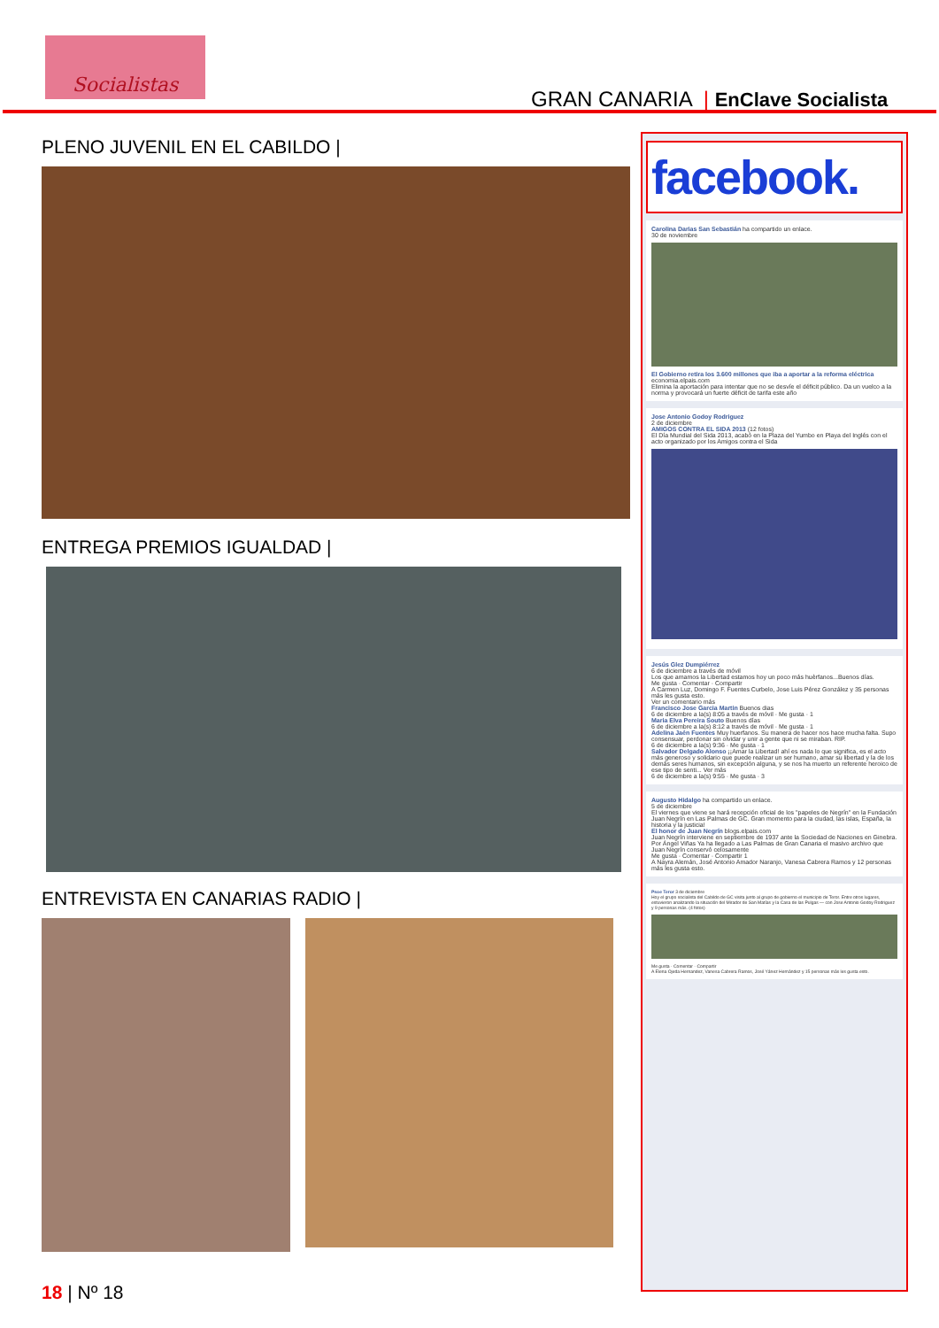Socialistas
GRAN CANARIA | EnClave Socialista
PLENO JUVENIL EN EL CABILDO |
ENTREGA PREMIOS IGUALDAD |
ENTREVISTA EN CANARIAS RADIO |
facebook.
Carolina Darias San Sebastián ha compartido un enlace.
30 de noviembre
El Gobierno retira los 3.600 millones que iba a aportar a la reforma eléctrica
economia.elpais.com
Elimina la aportación para intentar que no se desvíe el déficit público. Da un vuelco a la norma y provocará un fuerte déficit de tarifa este año
Jose Antonio Godoy Rodriguez
2 de diciembre
AMIGOS CONTRA EL SIDA 2013 (12 fotos)
El Día Mundial del Sida 2013, acabó en la Plaza del Yumbo en Playa del Inglés con el acto organizado por los Amigos contra el Sida
Jesús Glez Dumpiérrez
6 de diciembre a través de móvil
Los que amamos la Libertad estamos hoy un poco más huèrfanos...Buenos días.
Me gusta · Comentar · Compartir
A Carmen Luz, Domingo F. Fuentes Curbelo, Jose Luis Pérez González y 35 personas más les gusta esto.
Ver un comentario más
Francisco Jose Garcia Martin Buenos dias
6 de diciembre a la(s) 8:05 a través de móvil · Me gusta · 1
Maria Elva Pereira Souto Buenos días
6 de diciembre a la(s) 8:12 a través de móvil · Me gusta · 1
Adelina Jaén Fuentes Muy huerfanos. Su manera de hacer nos hace mucha falta. Supo consensuar, perdonar sin olvidar y unir a gente que ni se miraban. RIP.
6 de diciembre a la(s) 9:36 · Me gusta · 1
Salvador Delgado Alonso ¡¡Amar la Libertad! ahí es nada lo que significa, es el acto más generoso y solidario que puede realizar un ser humano, amar su libertad y la de los demás seres humanos, sin excepción alguna, y se nos ha muerto un referente heroico de ese tipo de senti... Ver más
6 de diciembre a la(s) 9:55 · Me gusta · 3
Augusto Hidalgo ha compartido un enlace.
5 de diciembre
El viernes que viene se hará recepción oficial de los "papeles de Negrín" en la Fundación Juan Negrín en Las Palmas de GC. Gran momento para la ciudad, las islas, España, la historia y la justicia!
El honor de Juan Negrín blogs.elpais.com
Juan Negrín interviene en septiembre de 1937 ante la Sociedad de Naciones en Ginebra. Por Ángel Viñas Ya ha llegado a Las Palmas de Gran Canaria el masivo archivo que Juan Negrín conservó celosamente
Me gusta · Comentar · Compartir 1
A Nayra Alemán, José Antonio Amador Naranjo, Vanesa Cabrera Ramos y 12 personas más les gusta esto.
Psoe Teror 3 de diciembre
Hoy el grupo socialista del Cabildo de GC visita junto al grupo de gobierno el municipio de Teror. Entre otros lugares, estuvieron analizando la situación del Mirador de San Matías y la Casa de las Pulgas — con Jose Antonio Godoy Rodriguez y 9 personas más. (4 fotos)
Me gusta · Comentar · Compartir
A Elena Ojeda Hernandez, Vanesa Cabrera Ramos, José Yánez Hernández y 15 personas más les gusta esto.
18 | Nº 18